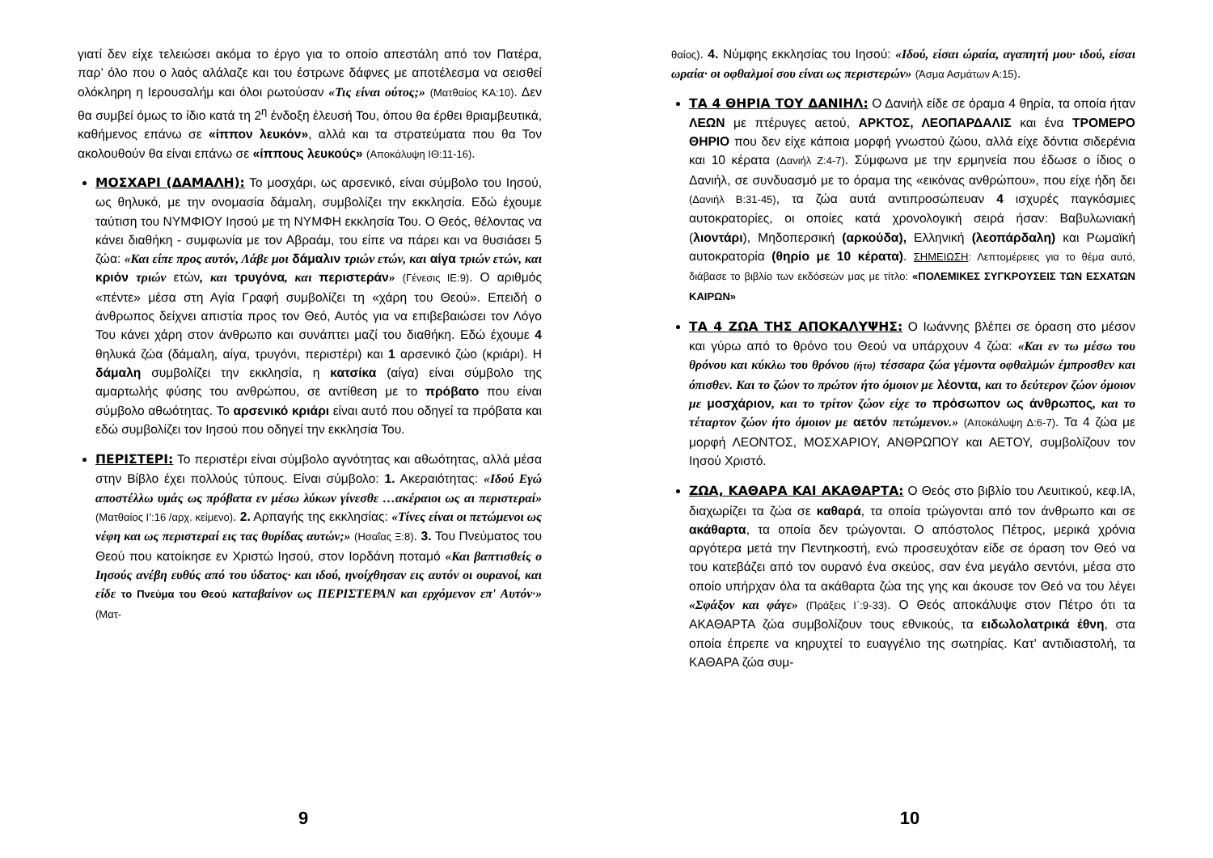γιατί δεν είχε τελειώσει ακόμα το έργο για το οποίο απεστάλη από τον Πατέρα, παρ’ όλο που ο λαός αλάλαζε και του έστρωνε δάφνες με αποτέλεσμα να σεισθεί ολόκληρη η Ιερουσαλήμ και όλοι ρωτούσαν «Τις είναι ούτος;» (Ματθαίος ΚΑ:10). Δεν θα συμβεί όμως το ίδιο κατά τη 2<sup>η</sup> ένδοξη έλευσή Του, όπου θα έρθει θριαμβευτικά, καθήμενος επάνω σε «ίππον λευκόν», αλλά και τα στρατεύματα που θα Τον ακολουθούν θα είναι επάνω σε «ίππους λευκούς» (Αποκάλυψη ΙΘ:11-16).
ΜΟΣΧΑΡΙ (ΔΑΜΑΛΗ): Το μοσχάρι, ως αρσενικό, είναι σύμβολο του Ιησού, ως θηλυκό, με την ονομασία δάμαλη, συμβολίζει την εκκλησία. Εδώ έχουμε ταύτιση του ΝΥΜΦΙΟΥ Ιησού με τη ΝΥΜΦΗ εκκλησία Του. Ο Θεός, θέλοντας να κάνει διαθήκη - συμφωνία με τον Αβραάμ, του είπε να πάρει και να θυσιάσει 5 ζώα: «Και είπε προς αυτόν, Λάβε μοι δάμαλιν τριών ετών, και αίγα τριών ετών, και κριόν τριών ετών, και τρυγόνα, και περιστεράν» (Γένεσις ΙΕ:9). Ο αριθμός «πέντε» μέσα στη Αγία Γραφή συμβολίζει τη «χάρη του Θεού». Επειδή ο άνθρωπος δείχνει απιστία προς τον Θεό, Αυτός για να επιβεβαιώσει τον Λόγο Του κάνει χάρη στον άνθρωπο και συνάπτει μαζί του διαθήκη. Εδώ έχουμε 4 θηλυκά ζώα (δάμαλη, αίγα, τρυγόνι, περιστέρι) και 1 αρσενικό ζώο (κριάρι). Η δάμαλη συμβολίζει την εκκλησία, η κατσίκα (αίγα) είναι σύμβολο της αμαρτωλής φύσης του ανθρώπου, σε αντίθεση με το πρόβατο που είναι σύμβολο αθωότητας. Το αρσενικό κριάρι είναι αυτό που οδηγεί τα πρόβατα και εδώ συμβολίζει τον Ιησού που οδηγεί την εκκλησία Του.
ΠΕΡΙΣΤΕΡΙ: Το περιστέρι είναι σύμβολο αγνότητας και αθωότητας, αλλά μέσα στην Βίβλο έχει πολλούς τύπους. Είναι σύμβολο: 1. Ακεραιότητας: «Ιδού Εγώ αποστέλλω υμάς ως πρόβατα εν μέσω λύκων γίνεσθε …ακέραιοι ως αι περιστεραί» (Ματθαίος Ι’:16 /αρχ. κείμενο). 2. Αρπαγής της εκκλησίας: «Τίνες είναι οι πετώμενοι ως νέφη και ως περιστεραί εις τας θυρίδας αυτών;» (Ησαΐας Ξ:8). 3. Του Πνεύματος του Θεού που κατοίκησε εν Χριστώ Ιησού, στον Ιορδάνη ποταμό «Και βαπτισθείς ο Ιησούς ανέβη ευθύς από του ύδατος· και ιδού, ηνοίχθησαν εις αυτόν οι ουρανοί, και είδε το Πνεύμα του Θεού καταβαίνον ως ΠΕΡΙΣΤΕΡΑΝ και ερχόμενον επ' Αυτόν·» (Ματ-
9
θαίος). 4. Νύμφης εκκλησίας του Ιησού: «Ιδού, είσαι ώραία, αγαπητή μου· ιδού, είσαι ωραία· οι οφθαλμοί σου είναι ως περιστερών» (Άσμα Ασμάτων Α:15).
ΤΑ 4 ΘΗΡΙΑ ΤΟΥ ΔΑΝΙΗΛ: Ο Δανιήλ είδε σε όραμα 4 θηρία, τα οποία ήταν ΛΕΩΝ με πτέρυγες αετού, ΑΡΚΤΟΣ, ΛΕΟΠΑΡΔΑΛΙΣ και ένα ΤΡΟΜΕΡΟ ΘΗΡΙΟ που δεν είχε κάποια μορφή γνωστού ζώου, αλλά είχε δόντια σιδερένια και 10 κέρατα (Δανιήλ Ζ:4-7). Σύμφωνα με την ερμηνεία που έδωσε ο ίδιος ο Δανιήλ, σε συνδυασμό με το όραμα της «εικόνας ανθρώπου», που είχε ήδη δει (Δανιήλ Β:31-45), τα ζώα αυτά αντιπροσώπευαν 4 ισχυρές παγκόσμιες αυτοκρατορίες, οι οποίες κατά χρονολογική σειρά ήσαν: Βαβυλωνιακή (λιοντάρι), Μηδοπερσική (αρκούδα), Ελληνική (λεοπάρδαλη) και Ρωμαϊκή αυτοκρατορία (θηρίο με 10 κέρατα). ΣΗΜΕΙΩΣΗ: Λεπτομέρειες για το θέμα αυτό, διάβασε το βιβλίο των εκδόσεών μας με τίτλο: «ΠΟΛΕΜΙΚΕΣ ΣΥΓΚΡΟΥΣΕΙΣ ΤΩΝ ΕΣΧΑΤΩΝ ΚΑΙΡΩΝ»
ΤΑ 4 ΖΩΑ ΤΗΣ ΑΠΟΚΑΛΥΨΗΣ: Ο Ιωάννης βλέπει σε όραση στο μέσον και γύρω από το θρόνο του Θεού να υπάρχουν 4 ζώα: «Και εν τω μέσω του θρόνου και κύκλω του θρόνου (ήτο) τέσσαρα ζώα γέμοντα οφθαλμών έμπροσθεν και όπισθεν. Και το ζώον το πρώτον ήτο όμοιον με λέοντα, και το δεύτερον ζώον όμοιον με μοσχάριον, και το τρίτον ζώον είχε το πρόσωπον ως άνθρωπος, και το τέταρτον ζώον ήτο όμοιον με αετόν πετώμενον.» (Αποκάλυψη Δ:6-7). Τα 4 ζώα με μορφή ΛΕΟΝΤΟΣ, ΜΟΣΧΑΡΙΟΥ, ΑΝΘΡΩΠΟΥ και ΑΕΤΟΥ, συμβολίζουν τον Ιησού Χριστό.
ΖΩΑ, ΚΑΘΑΡΑ ΚΑΙ ΑΚΑΘΑΡΤΑ: Ο Θεός στο βιβλίο του Λευιτικού, κεφ.ΙΑ, διαχωρίζει τα ζώα σε καθαρά, τα οποία τρώγονται από τον άνθρωπο και σε ακάθαρτα, τα οποία δεν τρώγονται. Ο απόστολος Πέτρος, μερικά χρόνια αργότερα μετά την Πεντηκοστή, ενώ προσευχόταν είδε σε όραση τον Θεό να του κατεβάζει από τον ουρανό ένα σκεύος, σαν ένα μεγάλο σεντόνι, μέσα στο οποίο υπήρχαν όλα τα ακάθαρτα ζώα της γης και άκουσε τον Θεό να του λέγει «Σφάξον και φάγε» (Πράξεις Ι΄:9-33). Ο Θεός αποκάλυψε στον Πέτρο ότι τα ΑΚΑΘΑΡΤΑ ζώα συμβολίζουν τους εθνικούς, τα ειδωλολατρικά έθνη, στα οποία έπρεπε να κηρυχτεί το ευαγγέλιο της σωτηρίας. Κατ’ αντιδιαστολή, τα ΚΑΘΑΡΑ ζώα συμ-
10